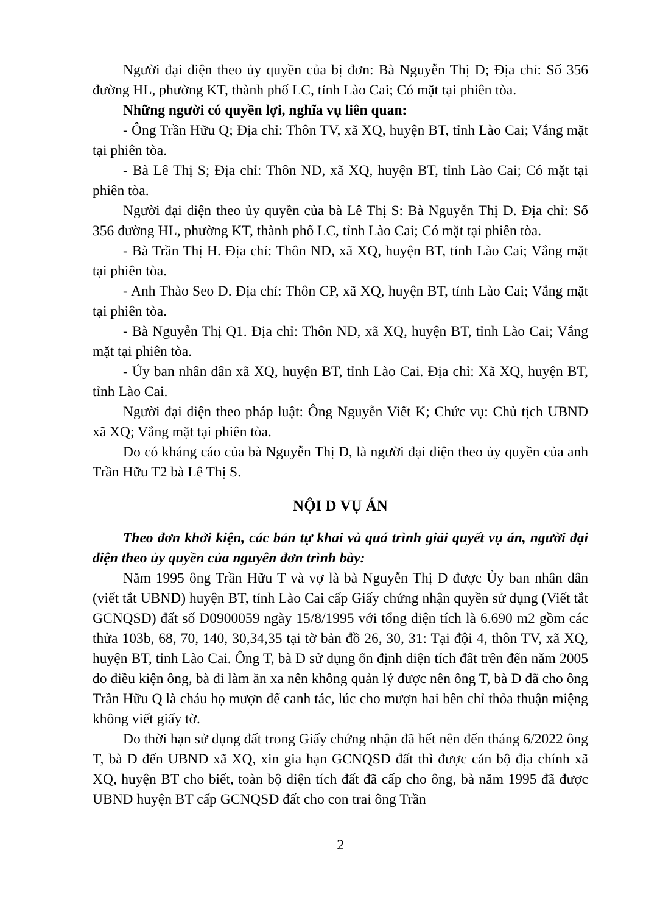Người đại diện theo ủy quyền của bị đơn: Bà Nguyễn Thị D; Địa chỉ: Số 356 đường HL, phường KT, thành phố LC, tỉnh Lào Cai; Có mặt tại phiên tòa.
Những người có quyền lợi, nghĩa vụ liên quan:
- Ông Trần Hữu Q; Địa chỉ: Thôn TV, xã XQ, huyện BT, tỉnh Lào Cai; Vắng mặt tại phiên tòa.
- Bà Lê Thị S; Địa chỉ: Thôn ND, xã XQ, huyện BT, tỉnh Lào Cai; Có mặt tại phiên tòa.
Người đại diện theo ủy quyền của bà Lê Thị S: Bà Nguyễn Thị D. Địa chỉ: Số 356 đường HL, phường KT, thành phố LC, tỉnh Lào Cai; Có mặt tại phiên tòa.
- Bà Trần Thị H. Địa chỉ: Thôn ND, xã XQ, huyện BT, tỉnh Lào Cai; Vắng mặt tại phiên tòa.
- Anh Thào Seo D. Địa chỉ: Thôn CP, xã XQ, huyện BT, tỉnh Lào Cai; Vắng mặt tại phiên tòa.
- Bà Nguyễn Thị Q1. Địa chỉ: Thôn ND, xã XQ, huyện BT, tỉnh Lào Cai; Vắng mặt tại phiên tòa.
- Ủy ban nhân dân xã XQ, huyện BT, tỉnh Lào Cai. Địa chỉ: Xã XQ, huyện BT, tỉnh Lào Cai.
Người đại diện theo pháp luật: Ông Nguyễn Viết K; Chức vụ: Chủ tịch UBND xã XQ; Vắng mặt tại phiên tòa.
Do có kháng cáo của bà Nguyễn Thị D, là người đại diện theo ủy quyền của anh Trần Hữu T2 bà Lê Thị S.
NỘI D VỤ ÁN
Theo đơn khởi kiện, các bản tự khai và quá trình giải quyết vụ án, người đại diện theo ủy quyền của nguyên đơn trình bày:
Năm 1995 ông Trần Hữu T và vợ là bà Nguyễn Thị D được Ủy ban nhân dân (viết tắt UBND) huyện BT, tỉnh Lào Cai cấp Giấy chứng nhận quyền sử dụng (Viết tắt GCNQSD) đất số D0900059 ngày 15/8/1995 với tổng diện tích là 6.690 m2 gồm các thửa 103b, 68, 70, 140, 30,34,35 tại tờ bản đồ 26, 30, 31: Tại đội 4, thôn TV, xã XQ, huyện BT, tỉnh Lào Cai. Ông T, bà D sử dụng ổn định diện tích đất trên đến năm 2005 do điều kiện ông, bà đi làm ăn xa nên không quản lý được nên ông T, bà D đã cho ông Trần Hữu Q là cháu họ mượn để canh tác, lúc cho mượn hai bên chỉ thỏa thuận miệng không viết giấy tờ.
Do thời hạn sử dụng đất trong Giấy chứng nhận đã hết nên đến tháng 6/2022 ông T, bà D đến UBND xã XQ, xin gia hạn GCNQSD đất thì được cán bộ địa chính xã XQ, huyện BT cho biết, toàn bộ diện tích đất đã cấp cho ông, bà năm 1995 đã được UBND huyện BT cấp GCNQSD đất cho con trai ông Trần
2